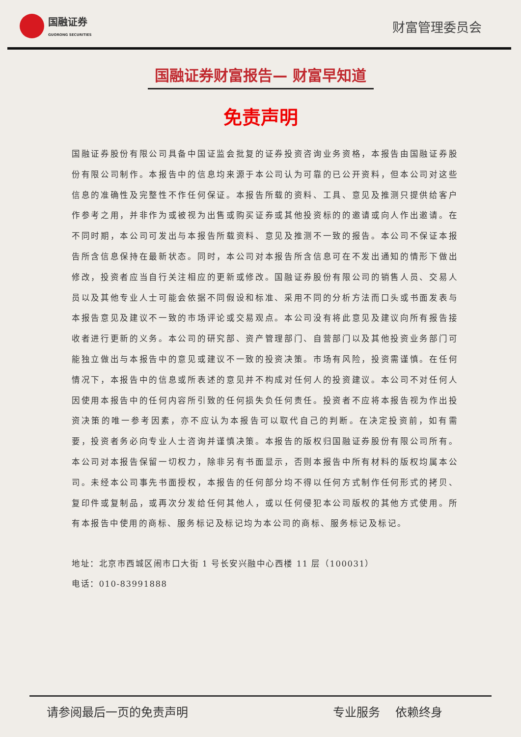国融证券
GUORONG SECURITIES
财富管理委员会
国融证券财富报告— 财富早知道
免责声明
国融证券股份有限公司具备中国证监会批复的证券投资咨询业务资格，本报告由国融证券股份有限公司制作。本报告中的信息均来源于本公司认为可靠的已公开资料，但本公司对这些信息的准确性及完整性不作任何保证。本报告所载的资料、工具、意见及推测只提供给客户作参考之用，并非作为或被视为出售或购买证券或其他投资标的的邀请或向人作出邀请。在不同时期，本公司可发出与本报告所载资料、意见及推测不一致的报告。本公司不保证本报告所含信息保持在最新状态。同时，本公司对本报告所含信息可在不发出通知的情形下做出修改，投资者应当自行关注相应的更新或修改。国融证券股份有限公司的销售人员、交易人员以及其他专业人士可能会依据不同假设和标准、采用不同的分析方法而口头或书面发表与本报告意见及建议不一致的市场评论或交易观点。本公司没有将此意见及建议向所有报告接收者进行更新的义务。本公司的研究部、资产管理部门、自营部门以及其他投资业务部门可能独立做出与本报告中的意见或建议不一致的投资决策。市场有风险，投资需谨慎。在任何情况下，本报告中的信息或所表述的意见并不构成对任何人的投资建议。本公司不对任何人因使用本报告中的任何内容所引致的任何损失负任何责任。投资者不应将本报告视为作出投资决策的唯一参考因素，亦不应认为本报告可以取代自己的判断。在决定投资前，如有需要，投资者务必向专业人士咨询并谨慎决策。本报告的版权归国融证券股份有限公司所有。本公司对本报告保留一切权力，除非另有书面显示，否则本报告中所有材料的版权均属本公司。未经本公司事先书面授权，本报告的任何部分均不得以任何方式制作任何形式的拷贝、复印件或复制品，或再次分发给任何其他人，或以任何侵犯本公司版权的其他方式使用。所有本报告中使用的商标、服务标记及标记均为本公司的商标、服务标记及标记。
地址：北京市西城区闹市口大街 1 号长安兴融中心西楼 11 层（100031）
电话：010-83991888
请参阅最后一页的免责声明 专业服务 依赖终身